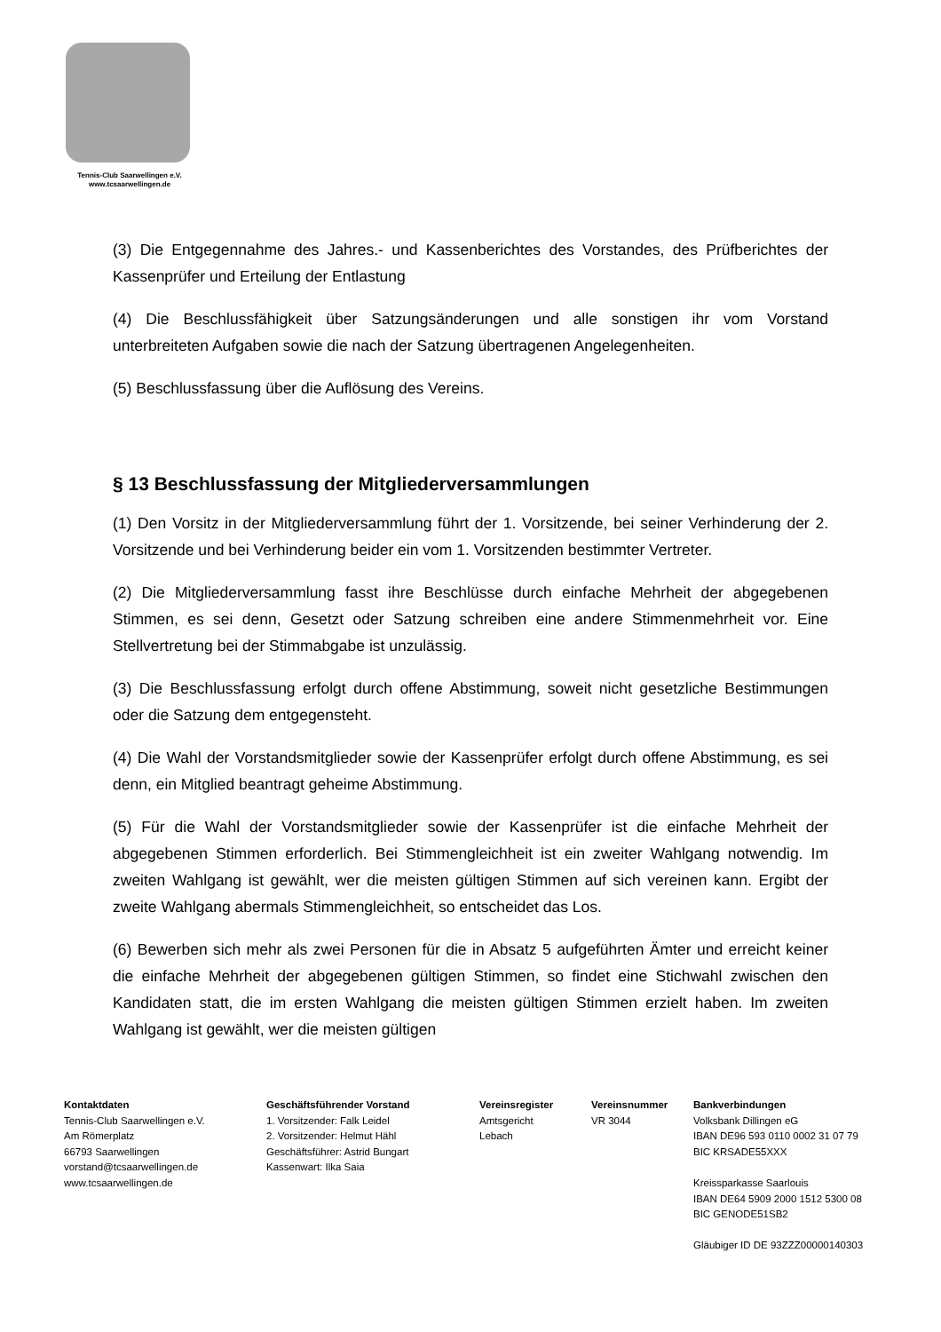Tennis-Club Saarwellingen e.V.
www.tcsaarwellingen.de
(3) Die Entgegennahme des Jahres.- und Kassenberichtes des Vorstandes, des Prüfberichtes der Kassenprüfer und Erteilung der Entlastung
(4) Die Beschlussfähigkeit über Satzungsänderungen und alle sonstigen ihr vom Vorstand unterbreiteten Aufgaben sowie die nach der Satzung übertragenen Angelegenheiten.
(5) Beschlussfassung über die Auflösung des Vereins.
§ 13 Beschlussfassung der Mitgliederversammlungen
(1) Den Vorsitz in der Mitgliederversammlung führt der 1. Vorsitzende, bei seiner Verhinderung der 2. Vorsitzende und bei Verhinderung beider ein vom 1. Vorsitzenden bestimmter Vertreter.
(2) Die Mitgliederversammlung fasst ihre Beschlüsse durch einfache Mehrheit der abgegebenen Stimmen, es sei denn, Gesetzt oder Satzung schreiben eine andere Stimmenmehrheit vor. Eine Stellvertretung bei der Stimmabgabe ist unzulässig.
(3) Die Beschlussfassung erfolgt durch offene Abstimmung, soweit nicht gesetzliche Bestimmungen oder die Satzung dem entgegensteht.
(4) Die Wahl der Vorstandsmitglieder sowie der Kassenprüfer erfolgt durch offene Abstimmung, es sei denn, ein Mitglied beantragt geheime Abstimmung.
(5) Für die Wahl der Vorstandsmitglieder sowie der Kassenprüfer ist die einfache Mehrheit der abgegebenen Stimmen erforderlich. Bei Stimmengleichheit ist ein zweiter Wahlgang notwendig. Im zweiten Wahlgang ist gewählt, wer die meisten gültigen Stimmen auf sich vereinen kann. Ergibt der zweite Wahlgang abermals Stimmengleichheit, so entscheidet das Los.
(6) Bewerben sich mehr als zwei Personen für die in Absatz 5 aufgeführten Ämter und erreicht keiner die einfache Mehrheit der abgegebenen gültigen Stimmen, so findet eine Stichwahl zwischen den Kandidaten statt, die im ersten Wahlgang die meisten gültigen Stimmen erzielt haben. Im zweiten Wahlgang ist gewählt, wer die meisten gültigen
Kontaktdaten
Tennis-Club Saarwellingen e.V.
Am Römerplatz
66793 Saarwellingen
vorstand@tcsaarwellingen.de
www.tcsaarwellingen.de
Geschäftsführender Vorstand
1. Vorsitzender: Falk Leidel
2. Vorsitzender: Helmut Hähl
Geschäftsführer: Astrid Bungart
Kassenwart: Ilka Saia
Vereinsregister
Amtsgericht
Lebach
Vereinsnummer
VR 3044
Bankverbindungen
Volksbank Dillingen eG
IBAN DE96 593 0110 0002 31 07 79
BIC KRSADE55XXX
Kreissparkasse Saarlouis
IBAN DE64 5909 2000 1512 5300 08
BIC GENODE51SB2
Gläubiger ID DE 93ZZZ00000140303